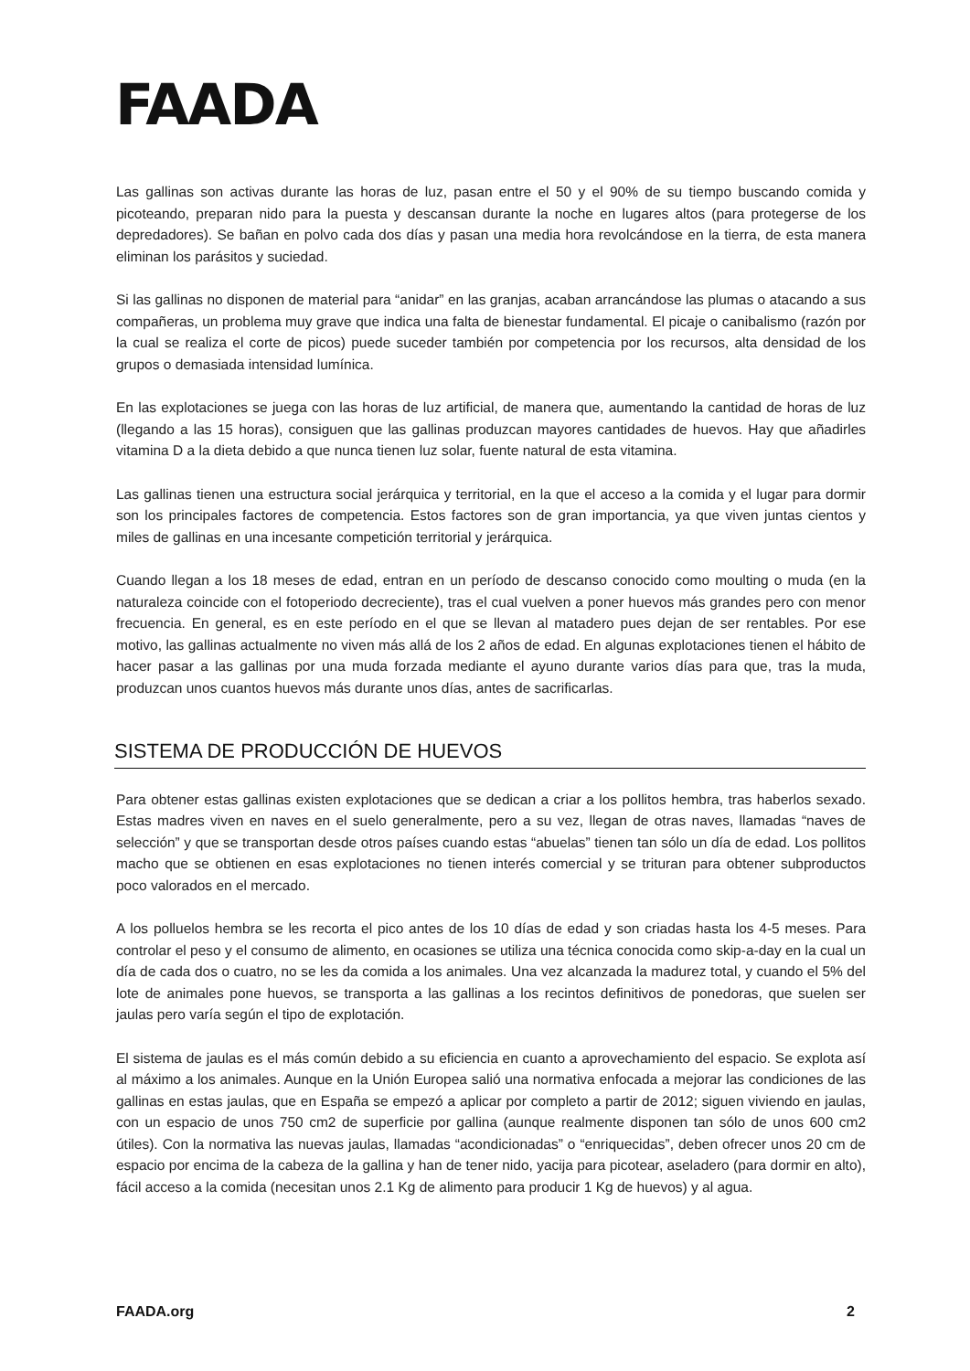FAADA
Las gallinas son activas durante las horas de luz, pasan entre el 50 y el 90% de su tiempo buscando comida y picoteando, preparan nido para la puesta y descansan durante la noche en lugares altos (para protegerse de los depredadores). Se bañan en polvo cada dos días y pasan una media hora revolcándose en la tierra, de esta manera eliminan los parásitos y suciedad.
Si las gallinas no disponen de material para “anidar” en las granjas, acaban arrancándose las plumas o atacando a sus compañeras, un problema muy grave que indica una falta de bienestar fundamental. El picaje o canibalismo (razón por la cual se realiza el corte de picos) puede suceder también por competencia por los recursos, alta densidad de los grupos o demasiada intensidad lumínica.
En las explotaciones se juega con las horas de luz artificial, de manera que, aumentando la cantidad de horas de luz (llegando a las 15 horas), consiguen que las gallinas produzcan mayores cantidades de huevos. Hay que añadirles vitamina D a la dieta debido a que nunca tienen luz solar, fuente natural de esta vitamina.
Las gallinas tienen una estructura social jerárquica y territorial, en la que el acceso a la comida y el lugar para dormir son los principales factores de competencia. Estos factores son de gran importancia, ya que viven juntas cientos y miles de gallinas en una incesante competición territorial y jerárquica.
Cuando llegan a los 18 meses de edad, entran en un período de descanso conocido como moulting o muda (en la naturaleza coincide con el fotoperiodo decreciente), tras el cual vuelven a poner huevos más grandes pero con menor frecuencia. En general, es en este período en el que se llevan al matadero pues dejan de ser rentables. Por ese motivo, las gallinas actualmente no viven más allá de los 2 años de edad. En algunas explotaciones tienen el hábito de hacer pasar a las gallinas por una muda forzada mediante el ayuno durante varios días para que, tras la muda, produzcan unos cuantos huevos más durante unos días, antes de sacrificarlas.
SISTEMA DE PRODUCCIÓN DE HUEVOS
Para obtener estas gallinas existen explotaciones que se dedican a criar a los pollitos hembra, tras haberlos sexado. Estas madres viven en naves en el suelo generalmente, pero a su vez, llegan de otras naves, llamadas “naves de selección” y que se transportan desde otros países cuando estas “abuelas” tienen tan sólo un día de edad. Los pollitos macho que se obtienen en esas explotaciones no tienen interés comercial y se trituran para obtener subproductos poco valorados en el mercado.
A los polluelos hembra se les recorta el pico antes de los 10 días de edad y son criadas hasta los 4-5 meses. Para controlar el peso y el consumo de alimento, en ocasiones se utiliza una técnica conocida como skip-a-day en la cual un día de cada dos o cuatro, no se les da comida a los animales. Una vez alcanzada la madurez total, y cuando el 5% del lote de animales pone huevos, se transporta a las gallinas a los recintos definitivos de ponedoras, que suelen ser jaulas pero varía según el tipo de explotación.
El sistema de jaulas es el más común debido a su eficiencia en cuanto a aprovechamiento del espacio. Se explota así al máximo a los animales. Aunque en la Unión Europea salió una normativa enfocada a mejorar las condiciones de las gallinas en estas jaulas, que en España se empezó a aplicar por completo a partir de 2012; siguen viviendo en jaulas, con un espacio de unos 750 cm2 de superficie por gallina (aunque realmente disponen tan sólo de unos 600 cm2 útiles). Con la normativa las nuevas jaulas, llamadas “acondicionadas” o “enriquecidas”, deben ofrecer unos 20 cm de espacio por encima de la cabeza de la gallina y han de tener nido, yacija para picotear, aseladero (para dormir en alto), fácil acceso a la comida (necesitan unos 2.1 Kg de alimento para producir 1 Kg de huevos) y al agua.
FAADA.org 2